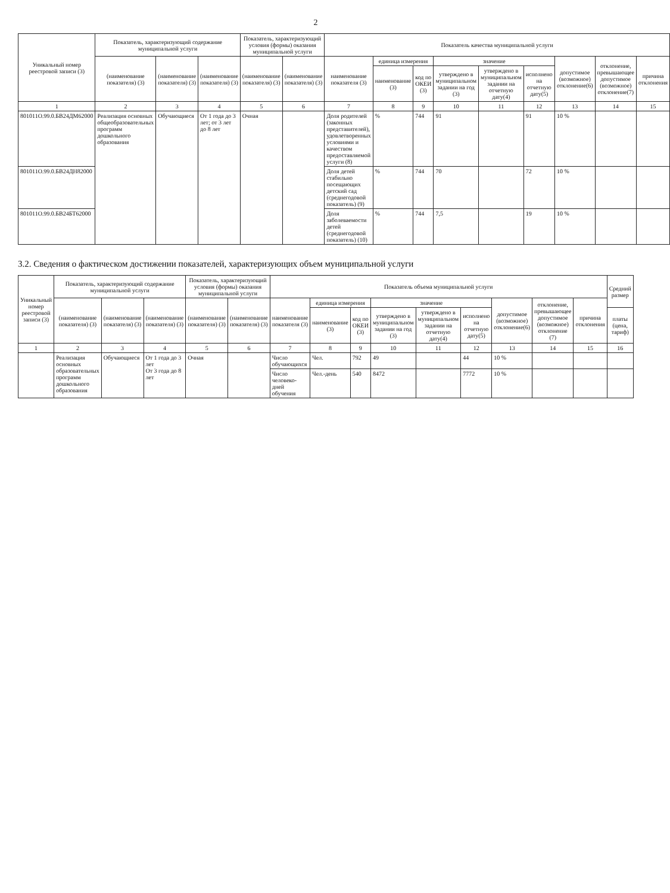2
| Уникальный номер реестровой записи (3) | Показатель, характеризующий содержание муниципальной услуги | | | Показатель, характеризующий условия (формы) оказания муниципальной услуги | | Показатель качества муниципальной услуги | | | | | | | | |
| --- | --- | --- | --- | --- | --- | --- | --- | --- | --- | --- | --- | --- | --- | --- |
| | (наименование показателя) (3) | (наименование показателя) (3) | (наименование показателя) (3) | (наименование показателя) (3) | (наименование показателя) (3) | наименование показателя (3) | единица измерения | | значение | | | допустимое (возможное) отклонение(6) | отклонение, превышающее допустимое (возможное) отклонение(7) | причина отклонения |
| | | | | | | | наименование (3) | код по ОКЕИ (3) | утверждено в муниципальном задании на год (3) | утверждено в муниципальном задании на отчетную дату(4) | исполнено на отчетную дату(5) | | | |
| 1 | 2 | 3 | 4 | 5 | 6 | 7 | 8 | 9 | 10 | 11 | 12 | 13 | 14 | 15 |
| 801011О.99.0.БВ24ДМ62000 | Реализация основных общеобразовательных программ дошкольного образования | Обучающиеся | От 1 года до 3 лет; от 3 лет до 8 лет | Очная | | Доля родителей (законных представителей), удовлетворенных условиями и качеством предоставляемой услуги (8) | % | 744 | 91 | | 91 | 10 % | | |
| 801011О.99.0.БВ24ДН82000 | | | | | | Доля детей стабильно посещающих детский сад (среднегодовой показатель) (9) | % | 744 | 70 | | 72 | 10 % | | |
| 801011О.99.0.БВ24БТ62000 | | | | | | Доля заболеваемости детей (среднегодовой показатель) (10) | % | 744 | 7,5 | | 19 | 10 % | | |
3.2. Сведения о фактическом достижении показателей, характеризующих объем муниципальной услуги
| Уникальный номер реестровой записи (3) | Показатель, характеризующий содержание муниципальной услуги | | | Показатель, характеризующий условия (формы) оказания муниципальной услуги | | Показатель объема муниципальной услуги | | | | | | | | | Средний размер |
| --- | --- | --- | --- | --- | --- | --- | --- | --- | --- | --- | --- | --- | --- | --- | --- |
| | (наименование показателя) (3) | (наименование показателя) (3) | (наименование показателя) (3) | (наименование показателя) (3) | (наименование показателя) (3) | наименование показателя (3) | единица измерения | | значение | | | допустимое (возможное) отклонение(6) | отклонение, превышающее допустимое (возможное) отклонение (7) | причина отклонения | |
| | | | | | | | наименование (3) | код по ОКЕИ (3) | утверждено в муниципальном задании на год (3) | утверждено в муниципальном задании на отчетную дату(4) | исполнено на отчетную дату(5) | | | | платы (цена, тариф) |
| 1 | 2 | 3 | 4 | 5 | 6 | 7 | 8 | 9 | 10 | 11 | 12 | 13 | 14 | 15 | 16 |
| | Реализация основных образовательных программ дошкольного образования | Обучающиеся | От 1 года до 3 лет От 3 года до 8 лет | Очная | | Число обучающихся | Чел. | 792 | 49 | | 44 | 10 % | | | |
| | | | | | | Число человеко-дней обучения | Чел.-день | 540 | 8472 | | 7772 | 10 % | | | |